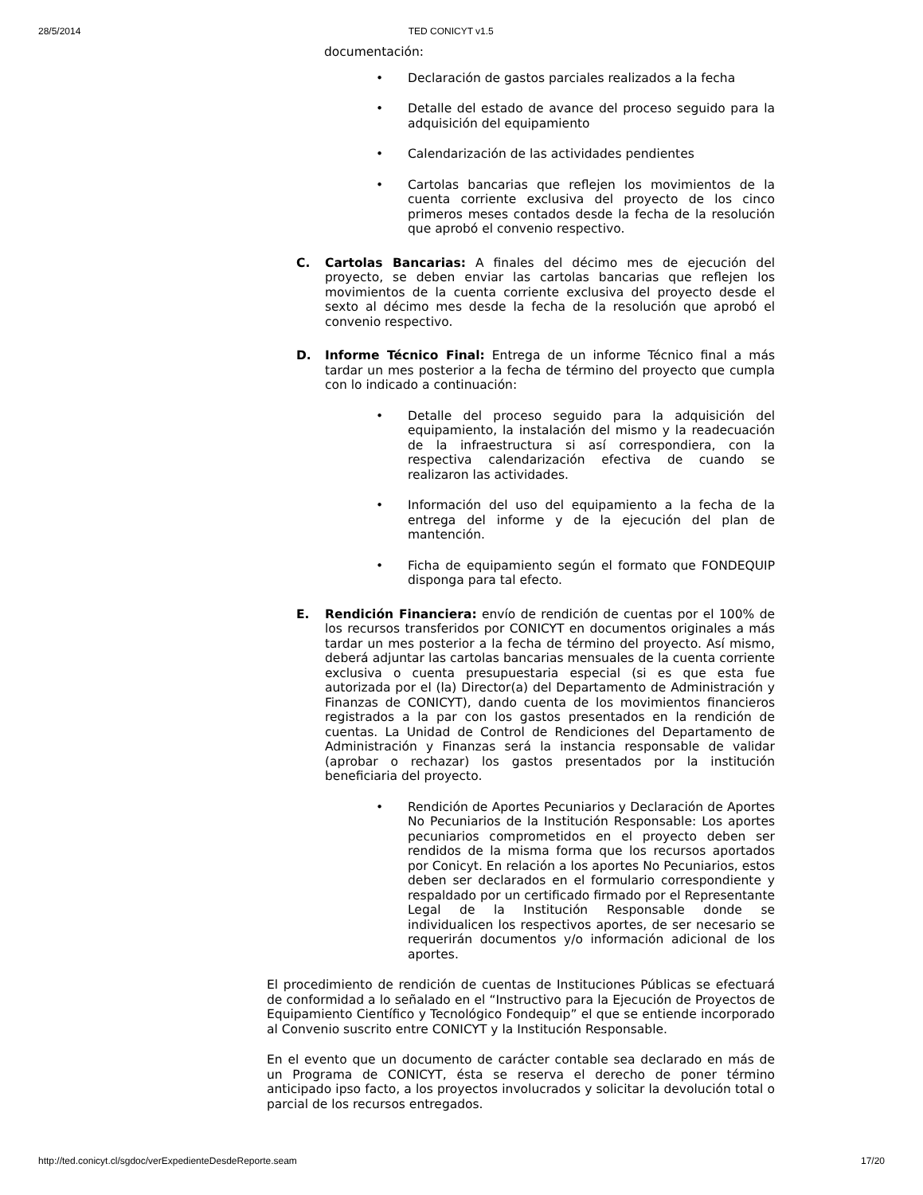28/5/2014 TED CONICYT v1.5
documentación:
• Declaración de gastos parciales realizados a la fecha
• Detalle del estado de avance del proceso seguido para la adquisición del equipamiento
• Calendarización de las actividades pendientes
• Cartolas bancarias que reflejen los movimientos de la cuenta corriente exclusiva del proyecto de los cinco primeros meses contados desde la fecha de la resolución que aprobó el convenio respectivo.
C. Cartolas Bancarias: A finales del décimo mes de ejecución del proyecto, se deben enviar las cartolas bancarias que reflejen los movimientos de la cuenta corriente exclusiva del proyecto desde el sexto al décimo mes desde la fecha de la resolución que aprobó el convenio respectivo.
D. Informe Técnico Final: Entrega de un informe Técnico final a más tardar un mes posterior a la fecha de término del proyecto que cumpla con lo indicado a continuación:
• Detalle del proceso seguido para la adquisición del equipamiento, la instalación del mismo y la readecuación de la infraestructura si así correspondiera, con la respectiva calendarización efectiva de cuando se realizaron las actividades.
• Información del uso del equipamiento a la fecha de la entrega del informe y de la ejecución del plan de mantención.
• Ficha de equipamiento según el formato que FONDEQUIP disponga para tal efecto.
E. Rendición Financiera: envío de rendición de cuentas por el 100% de los recursos transferidos por CONICYT en documentos originales a más tardar un mes posterior a la fecha de término del proyecto. Así mismo, deberá adjuntar las cartolas bancarias mensuales de la cuenta corriente exclusiva o cuenta presupuestaria especial (si es que esta fue autorizada por el (la) Director(a) del Departamento de Administración y Finanzas de CONICYT), dando cuenta de los movimientos financieros registrados a la par con los gastos presentados en la rendición de cuentas. La Unidad de Control de Rendiciones del Departamento de Administración y Finanzas será la instancia responsable de validar (aprobar o rechazar) los gastos presentados por la institución beneficiaria del proyecto.
• Rendición de Aportes Pecuniarios y Declaración de Aportes No Pecuniarios de la Institución Responsable: Los aportes pecuniarios comprometidos en el proyecto deben ser rendidos de la misma forma que los recursos aportados por Conicyt. En relación a los aportes No Pecuniarios, estos deben ser declarados en el formulario correspondiente y respaldado por un certificado firmado por el Representante Legal de la Institución Responsable donde se individualicen los respectivos aportes, de ser necesario se requerirán documentos y/o información adicional de los aportes.
El procedimiento de rendición de cuentas de Instituciones Públicas se efectuará de conformidad a lo señalado en el “Instructivo para la Ejecución de Proyectos de Equipamiento Científico y Tecnológico Fondequip” el que se entiende incorporado al Convenio suscrito entre CONICYT y la Institución Responsable.
En el evento que un documento de carácter contable sea declarado en más de un Programa de CONICYT, ésta se reserva el derecho de poner término anticipado ipso facto, a los proyectos involucrados y solicitar la devolución total o parcial de los recursos entregados.
http://ted.conicyt.cl/sgdoc/verExpedienteDesdeReporte.seam 17/20